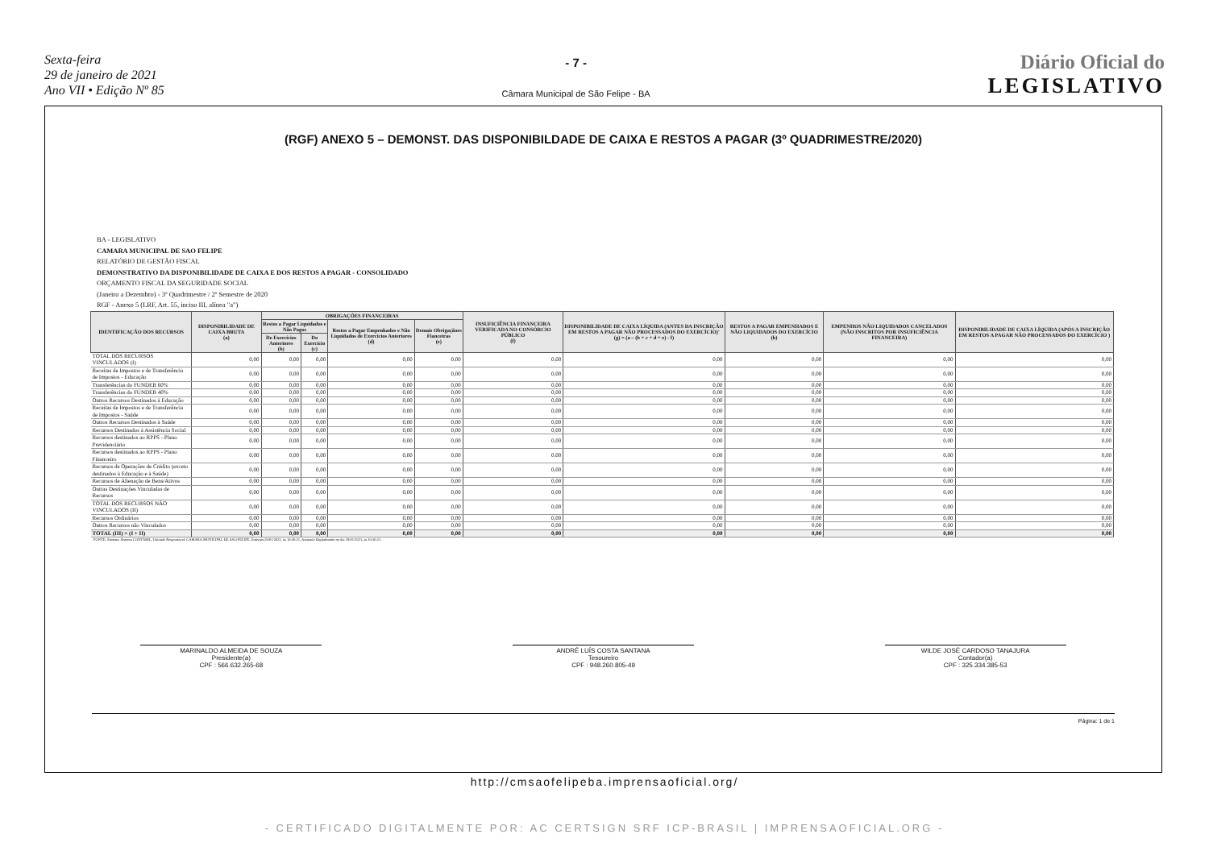Sexta-feira
29 de janeiro de 2021
Ano VII • Edição Nº 85
- 7 -
Câmara Municipal de São Felipe - BA
Diário Oficial do
LEGISLATIVO
(RGF) ANEXO 5 – DEMONST. DAS DISPONIBILDADE DE CAIXA E RESTOS A PAGAR (3º QUADRIMESTRE/2020)
BA - LEGISLATIVO
CAMARA MUNICIPAL DE SAO FELIPE
RELATÓRIO DE GESTÃO FISCAL
DEMONSTRATIVO DA DISPONIBILIDADE DE CAIXA E DOS RESTOS A PAGAR - CONSOLIDADO
ORÇAMENTO FISCAL DA SEGURIDADE SOCIAL
(Janeiro a Dezembro) - 3º Quadrimestre / 2º Semestre de 2020
RGF - Anexo 5 (LRF, Art. 55, inciso III, alínea "a")
| IDENTIFICAÇÃO DOS RECURSOS | DISPONIBILIDADE DE CAIXA BRUTA (a) | OBRIGAÇÕES FINANCEIRAS | | | | INSUFICIÊNCIA FINANCEIRA VERIFICADA NO CONSÓRCIO PÚBLICO (f) | DISPONIBILIDADE DE CAIXA LÍQUIDA (ANTES DA INSCRIÇÃO EM RESTOS A PAGAR NÃO PROCESSADOS DO EXERCÍCIO)' (g) = (a – (b + c + d + e) - f) | RESTOS A PAGAR EMPENHADOS E NÃO LIQUIDADOS DO EXERCÍCIO (h) | EMPENHOS NÃO LIQUIDADOS CANCELADOS (NÃO INSCRITOS POR INSUFICIÊNCIA FINANCEIRA) | DISPONIBILIDADE DE CAIXA LÍQUIDA (APÓS A INSCRIÇÃO EM RESTOS A PAGAR NÃO PROCESSADOS DO EXERCÍCIO ) |
| --- | --- | --- | --- | --- | --- | --- | --- | --- | --- | --- |
| | | Restos a Pagar Liquidados e Não Pagos | | Restos a Pagar Empenhados e Não Liquidados de Exercícios Anteriores (d) | Demais Obrigaçãoes Fianceiras (e) | | | | | |
| | | De Exercícios Anteriores (b) | Do Exercício (c) | | | | | | | |
| TOTAL DOS RECURSOS VINCULADOS (I) | 0,00 | 0,00 | 0,00 | 0,00 | 0,00 | 0,00 | 0,00 | 0,00 | 0,00 | 0,00 |
| Receitas de Impostos e de Transferência de Impostos - Educação | 0,00 | 0,00 | 0,00 | 0,00 | 0,00 | 0,00 | 0,00 | 0,00 | 0,00 | 0,00 |
| Transferências do FUNDEB 60% | 0,00 | 0,00 | 0,00 | 0,00 | 0,00 | 0,00 | 0,00 | 0,00 | 0,00 | 0,00 |
| Transferências do FUNDEB 40% | 0,00 | 0,00 | 0,00 | 0,00 | 0,00 | 0,00 | 0,00 | 0,00 | 0,00 | 0,00 |
| Outros Recursos Destinados à Educação | 0,00 | 0,00 | 0,00 | 0,00 | 0,00 | 0,00 | 0,00 | 0,00 | 0,00 | 0,00 |
| Receitas de Impostos e de Transferência de Impostos - Saúde | 0,00 | 0,00 | 0,00 | 0,00 | 0,00 | 0,00 | 0,00 | 0,00 | 0,00 | 0,00 |
| Outros Recursos Destinados à Saúde | 0,00 | 0,00 | 0,00 | 0,00 | 0,00 | 0,00 | 0,00 | 0,00 | 0,00 | 0,00 |
| Recursos Destinados à Assistência Social | 0,00 | 0,00 | 0,00 | 0,00 | 0,00 | 0,00 | 0,00 | 0,00 | 0,00 | 0,00 |
| Recursos destinados ao RPPS - Plano Previdenciário | 0,00 | 0,00 | 0,00 | 0,00 | 0,00 | 0,00 | 0,00 | 0,00 | 0,00 | 0,00 |
| Recursos destinados ao RPPS - Plano Financeiro | 0,00 | 0,00 | 0,00 | 0,00 | 0,00 | 0,00 | 0,00 | 0,00 | 0,00 | 0,00 |
| Recursos de Operações de Crédito (exceto destinados à Educação e à Saúde) | 0,00 | 0,00 | 0,00 | 0,00 | 0,00 | 0,00 | 0,00 | 0,00 | 0,00 | 0,00 |
| Recursos de Alienação de Bens/Ativos | 0,00 | 0,00 | 0,00 | 0,00 | 0,00 | 0,00 | 0,00 | 0,00 | 0,00 | 0,00 |
| Outras Destinações Vinculadas de Recursos | 0,00 | 0,00 | 0,00 | 0,00 | 0,00 | 0,00 | 0,00 | 0,00 | 0,00 | 0,00 |
| TOTAL DOS RECURSOS NÃO VINCULADOS (II) | 0,00 | 0,00 | 0,00 | 0,00 | 0,00 | 0,00 | 0,00 | 0,00 | 0,00 | 0,00 |
| Recursos Ordinários | 0,00 | 0,00 | 0,00 | 0,00 | 0,00 | 0,00 | 0,00 | 0,00 | 0,00 | 0,00 |
| Outros Recursos não Vinculados | 0,00 | 0,00 | 0,00 | 0,00 | 0,00 | 0,00 | 0,00 | 0,00 | 0,00 | 0,00 |
| TOTAL (III) = (I + II) | 0,00 | 0,00 | 0,00 | 0,00 | 0,00 | 0,00 | 0,00 | 0,00 | 0,00 | 0,00 |
FONTE: Sistema: Sistema CONTÁBIL, Unidade Responsável: CAMARA MUNICIPAL DE SAO FELIPE, Emissão:29/01/2021, às 10:36:21, Assinado Digitalmente no dia 29/01/2021, às 10:36:21.
MARINALDO ALMEIDA DE SOUZA
Presidente(a)
CPF : 566.632.265-68
ANDRÉ LUÍS COSTA SANTANA
Tesoureiro
CPF : 948.260.805-49
WILDE JOSÉ CARDOSO TANAJURA
Contador(a)
CPF : 325.334.385-53
Página: 1 de 1
http://cmsaofelipeba.imprensaoficial.org/
- CERTIFICADO DIGITALMENTE POR: AC CERTSIGN SRF ICP-BRASIL | IMPRENSAOFICIAL.ORG -